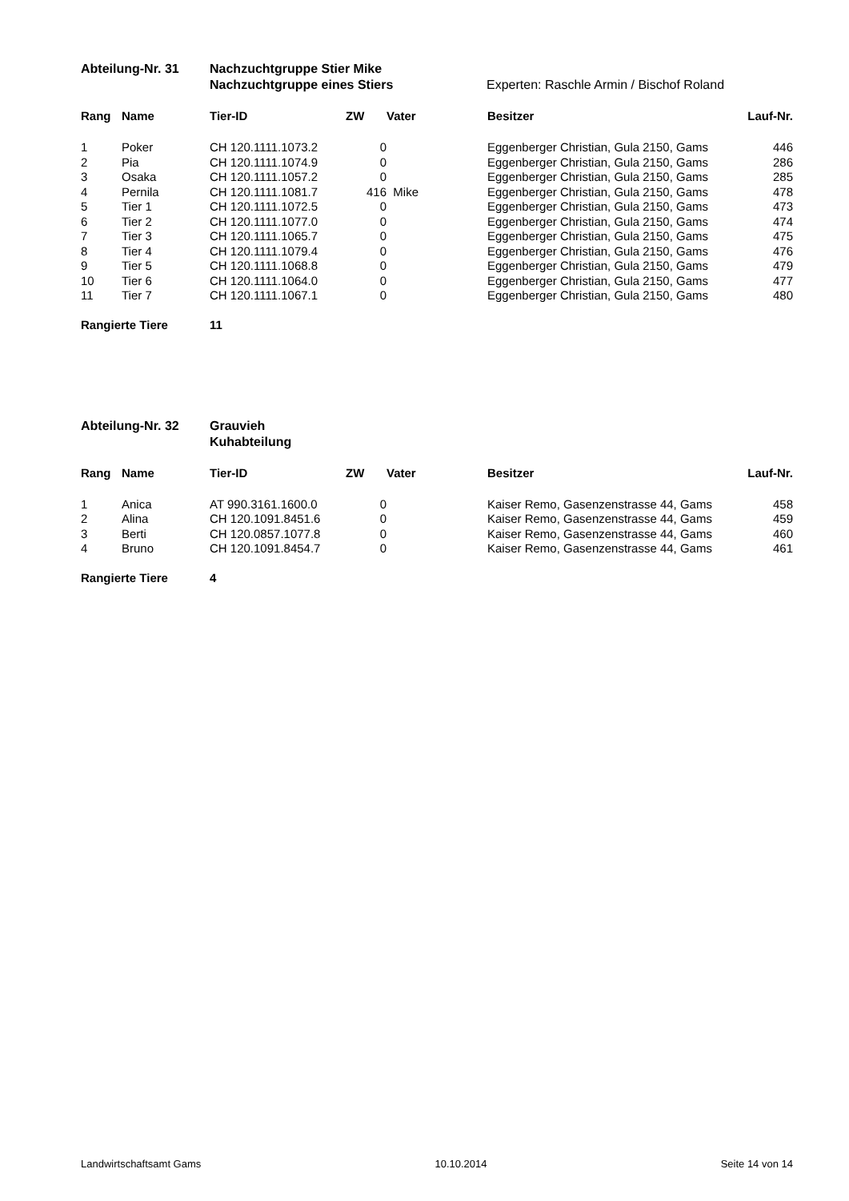Abteilung-Nr. 31 Nachzuchtgruppe Stier Mike
Nachzuchtgruppe eines Stiers Experten: Raschle Armin / Bischof Roland
| Rang | Name | Tier-ID | ZW | Vater | Besitzer | Lauf-Nr. |
| --- | --- | --- | --- | --- | --- | --- |
| 1 | Poker | CH 120.1111.1073.2 | 0 | | Eggenberger Christian, Gula 2150, Gams | 446 |
| 2 | Pia | CH 120.1111.1074.9 | 0 | | Eggenberger Christian, Gula 2150, Gams | 286 |
| 3 | Osaka | CH 120.1111.1057.2 | 0 | | Eggenberger Christian, Gula 2150, Gams | 285 |
| 4 | Pernila | CH 120.1111.1081.7 | 416 | Mike | Eggenberger Christian, Gula 2150, Gams | 478 |
| 5 | Tier 1 | CH 120.1111.1072.5 | 0 | | Eggenberger Christian, Gula 2150, Gams | 473 |
| 6 | Tier 2 | CH 120.1111.1077.0 | 0 | | Eggenberger Christian, Gula 2150, Gams | 474 |
| 7 | Tier 3 | CH 120.1111.1065.7 | 0 | | Eggenberger Christian, Gula 2150, Gams | 475 |
| 8 | Tier 4 | CH 120.1111.1079.4 | 0 | | Eggenberger Christian, Gula 2150, Gams | 476 |
| 9 | Tier 5 | CH 120.1111.1068.8 | 0 | | Eggenberger Christian, Gula 2150, Gams | 479 |
| 10 | Tier 6 | CH 120.1111.1064.0 | 0 | | Eggenberger Christian, Gula 2150, Gams | 477 |
| 11 | Tier 7 | CH 120.1111.1067.1 | 0 | | Eggenberger Christian, Gula 2150, Gams | 480 |
Rangierte Tiere 11
Abteilung-Nr. 32 Grauvieh
Kuhabteilung
| Rang | Name | Tier-ID | ZW | Vater | Besitzer | Lauf-Nr. |
| --- | --- | --- | --- | --- | --- | --- |
| 1 | Anica | AT 990.3161.1600.0 | 0 | | Kaiser Remo, Gasenzenstrasse 44, Gams | 458 |
| 2 | Alina | CH 120.1091.8451.6 | 0 | | Kaiser Remo, Gasenzenstrasse 44, Gams | 459 |
| 3 | Berti | CH 120.0857.1077.8 | 0 | | Kaiser Remo, Gasenzenstrasse 44, Gams | 460 |
| 4 | Bruno | CH 120.1091.8454.7 | 0 | | Kaiser Remo, Gasenzenstrasse 44, Gams | 461 |
Rangierte Tiere 4
Landwirtschaftsamt Gams 10.10.2014 Seite 14 von 14